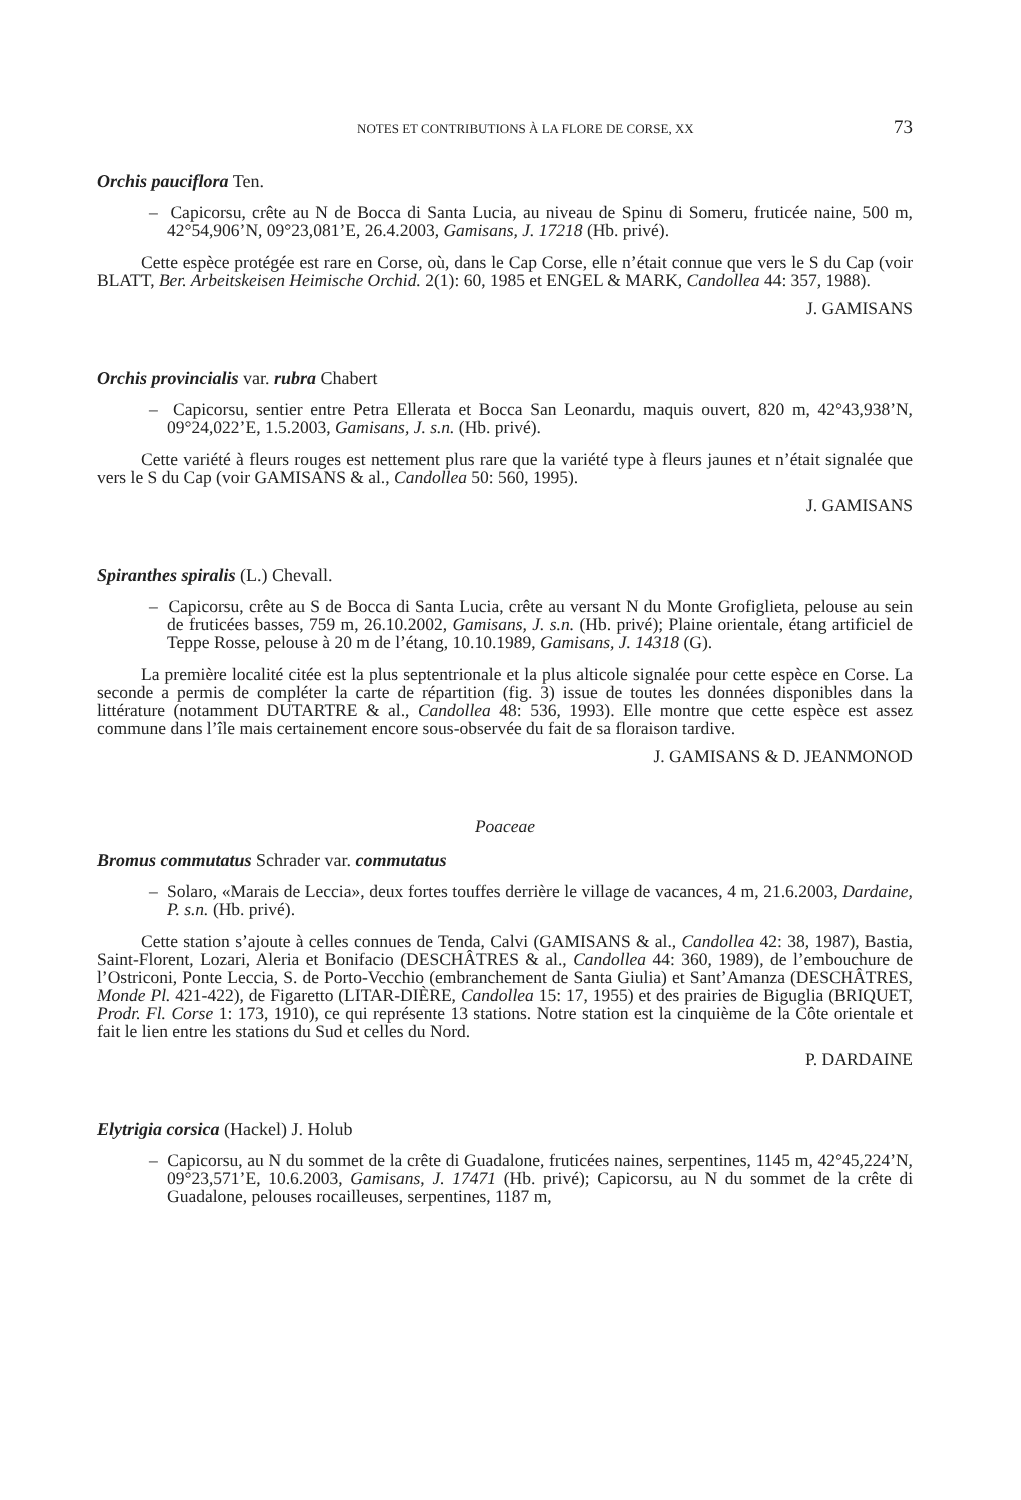NOTES ET CONTRIBUTIONS À LA FLORE DE CORSE, XX 73
Orchis pauciflora Ten.
– Capicorsu, crête au N de Bocca di Santa Lucia, au niveau de Spinu di Someru, fruticée naine, 500 m, 42°54,906’N, 09°23,081’E, 26.4.2003, Gamisans, J. 17218 (Hb. privé).
Cette espèce protégée est rare en Corse, où, dans le Cap Corse, elle n’était connue que vers le S du Cap (voir BLATT, Ber. Arbeitskeisen Heimische Orchid. 2(1): 60, 1985 et ENGEL & MARK, Candollea 44: 357, 1988).
J. GAMISANS
Orchis provincialis var. rubra Chabert
– Capicorsu, sentier entre Petra Ellerata et Bocca San Leonardu, maquis ouvert, 820 m, 42°43,938’N, 09°24,022’E, 1.5.2003, Gamisans, J. s.n. (Hb. privé).
Cette variété à fleurs rouges est nettement plus rare que la variété type à fleurs jaunes et n’était signalée que vers le S du Cap (voir GAMISANS & al., Candollea 50: 560, 1995).
J. GAMISANS
Spiranthes spiralis (L.) Chevall.
– Capicorsu, crête au S de Bocca di Santa Lucia, crête au versant N du Monte Grofiglieta, pelouse au sein de fruticées basses, 759 m, 26.10.2002, Gamisans, J. s.n. (Hb. privé); Plaine orientale, étang artificiel de Teppe Rosse, pelouse à 20 m de l’étang, 10.10.1989, Gamisans, J. 14318 (G).
La première localité citée est la plus septentrionale et la plus alticole signalée pour cette espèce en Corse. La seconde a permis de compléter la carte de répartition (fig. 3) issue de toutes les données disponibles dans la littérature (notamment DUTARTRE & al., Candollea 48: 536, 1993). Elle montre que cette espèce est assez commune dans l’île mais certainement encore sous-observée du fait de sa floraison tardive.
J. GAMISANS & D. JEANMONOD
Poaceae
Bromus commutatus Schrader var. commutatus
– Solaro, «Marais de Leccia», deux fortes touffes derrière le village de vacances, 4 m, 21.6.2003, Dardaine, P. s.n. (Hb. privé).
Cette station s’ajoute à celles connues de Tenda, Calvi (GAMISANS & al., Candollea 42: 38, 1987), Bastia, Saint-Florent, Lozari, Aleria et Bonifacio (DESCHÂTRES & al., Candollea 44: 360, 1989), de l’embouchure de l’Ostriconi, Ponte Leccia, S. de Porto-Vecchio (embranchement de Santa Giulia) et Sant’Amanza (DESCHÂTRES, Monde Pl. 421-422), de Figaretto (LITAR-DIÈRE, Candollea 15: 17, 1955) et des prairies de Biguglia (BRIQUET, Prodr. Fl. Corse 1: 173, 1910), ce qui représente 13 stations. Notre station est la cinquième de la Côte orientale et fait le lien entre les stations du Sud et celles du Nord.
P. DARDAINE
Elytrigia corsica (Hackel) J. Holub
– Capicorsu, au N du sommet de la crête di Guadalone, fruticées naines, serpentines, 1145 m, 42°45,224’N, 09°23,571’E, 10.6.2003, Gamisans, J. 17471 (Hb. privé); Capicorsu, au N du sommet de la crête di Guadalone, pelouses rocailleuses, serpentines, 1187 m,